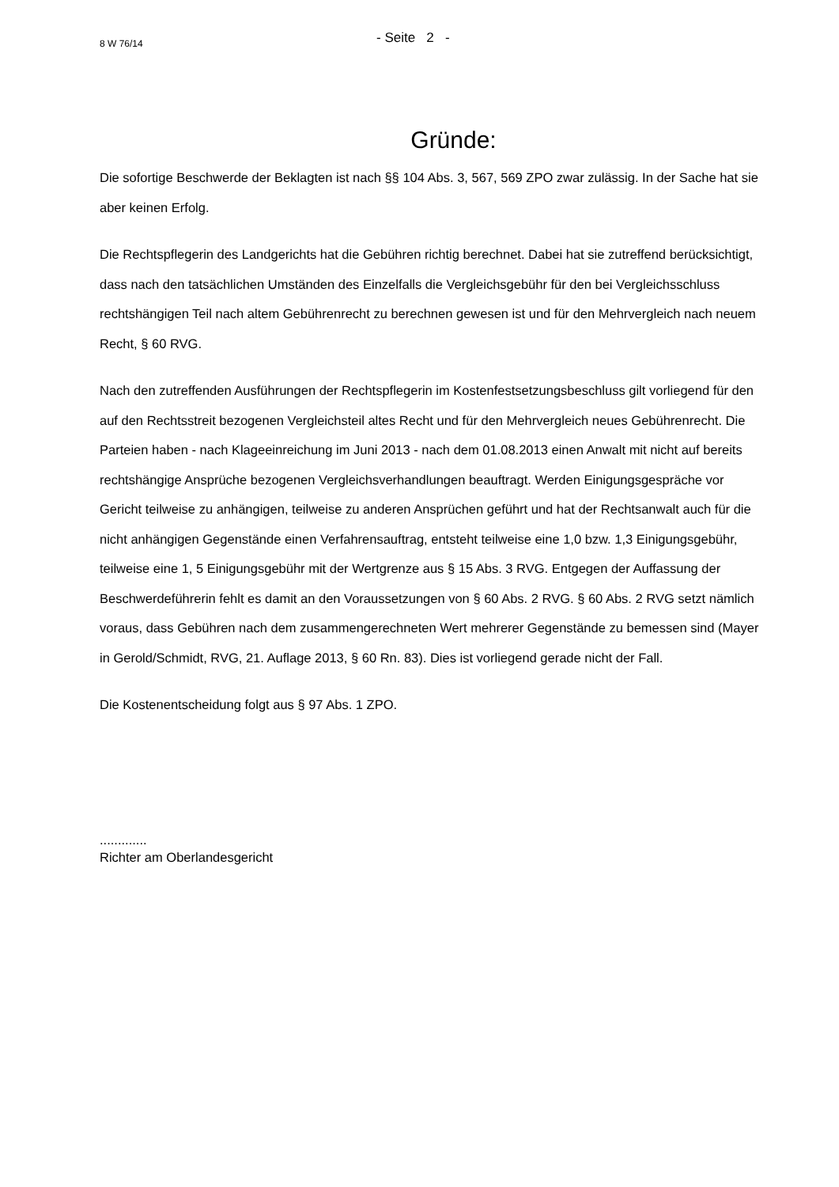8 W 76/14
- Seite 2 -
Gründe:
Die sofortige Beschwerde der Beklagten ist nach §§ 104 Abs. 3, 567, 569 ZPO zwar zulässig. In der Sache hat sie aber keinen Erfolg.
Die Rechtspflegerin des Landgerichts hat die Gebühren richtig berechnet. Dabei hat sie zutreffend berücksichtigt, dass nach den tatsächlichen Umständen des Einzelfalls die Vergleichsgebühr für den bei Vergleichsschluss rechtshängigen Teil nach altem Gebührenrecht zu berechnen gewesen ist und für den Mehrvergleich nach neuem Recht, § 60 RVG.
Nach den zutreffenden Ausführungen der Rechtspflegerin im Kostenfestsetzungsbeschluss gilt vorliegend für den auf den Rechtsstreit bezogenen Vergleichsteil altes Recht und für den Mehrvergleich neues Gebührenrecht. Die Parteien haben - nach Klageeinreichung im Juni 2013 - nach dem 01.08.2013 einen Anwalt mit nicht auf bereits rechtshängige Ansprüche bezogenen Vergleichsverhandlungen beauftragt. Werden Einigungsgespräche vor Gericht teilweise zu anhängigen, teilweise zu anderen Ansprüchen geführt und hat der Rechtsanwalt auch für die nicht anhängigen Gegenstände einen Verfahrensauftrag, entsteht teilweise eine 1,0 bzw. 1,3 Einigungsgebühr, teilweise eine 1, 5 Einigungsgebühr mit der Wertgrenze aus § 15 Abs. 3 RVG. Entgegen der Auffassung der Beschwerdeführerin fehlt es damit an den Voraussetzungen von § 60 Abs. 2 RVG. § 60 Abs. 2 RVG setzt nämlich voraus, dass Gebühren nach dem zusammengerechneten Wert mehrerer Gegenstände zu bemessen sind (Mayer in Gerold/Schmidt, RVG, 21. Auflage 2013, § 60 Rn. 83). Dies ist vorliegend gerade nicht der Fall.
Die Kostenentscheidung folgt aus § 97 Abs. 1 ZPO.
.............
Richter am Oberlandesgericht